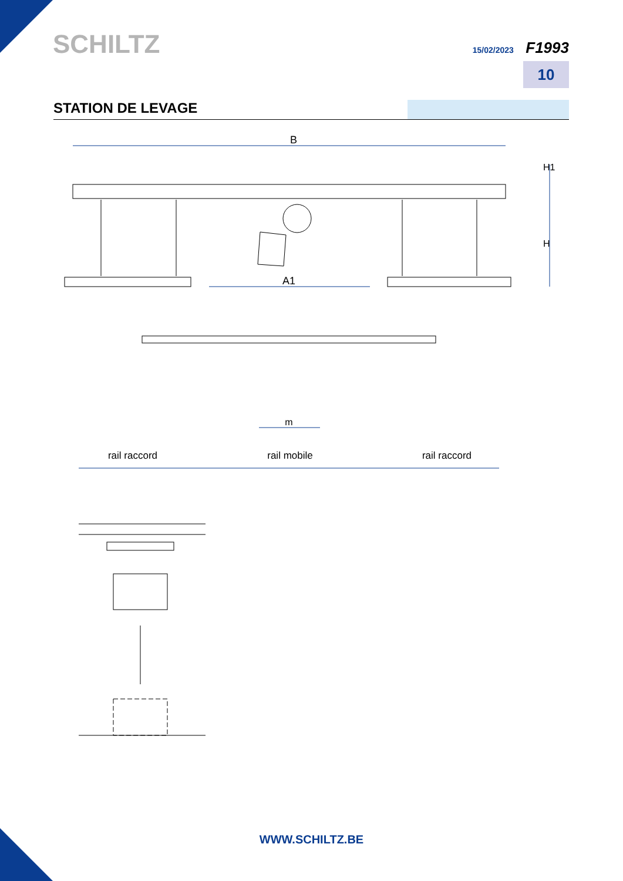SCHILTZ 15/02/2023 F1993
10
STATION DE LEVAGE
B
H1
H
A1
m
rail raccord
rail mobile
rail raccord
WWW.SCHILTZ.BE